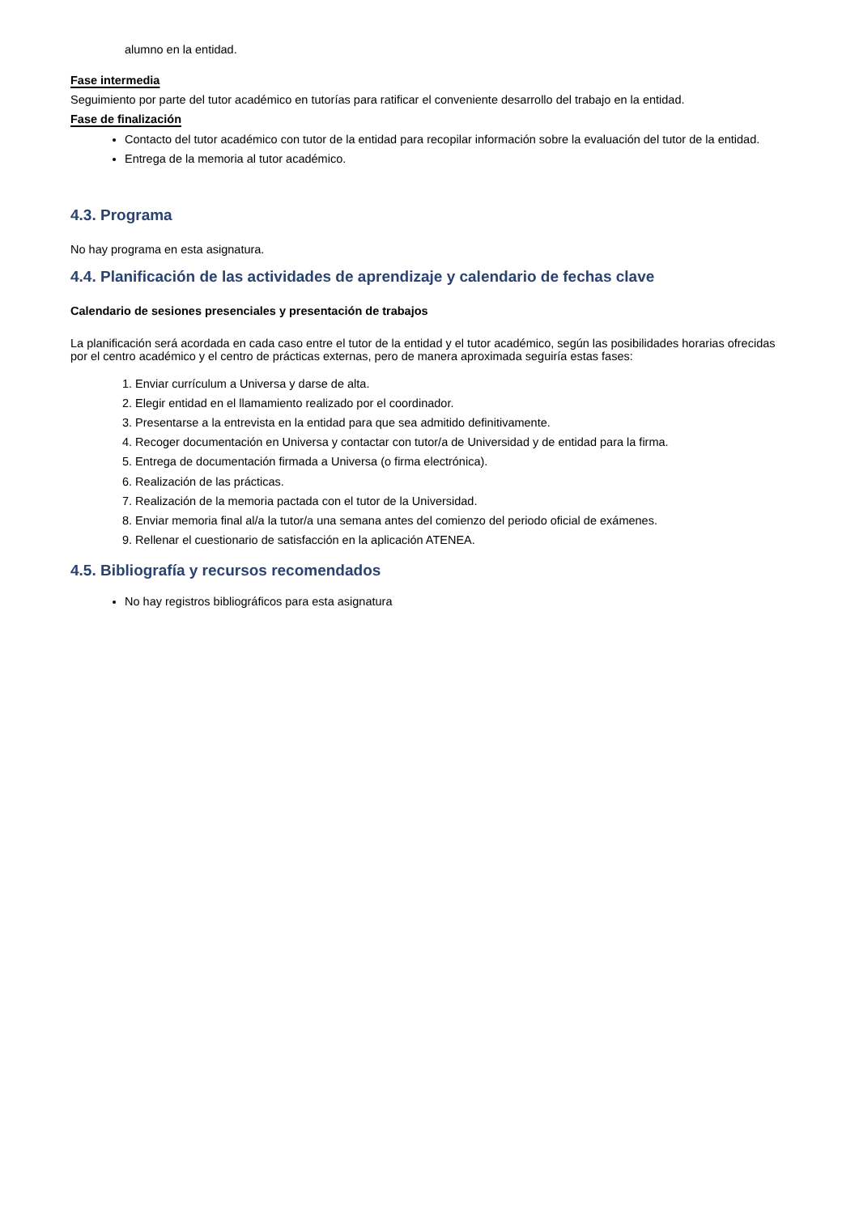alumno en la entidad.
Fase intermedia
Seguimiento por parte del tutor académico en tutorías para ratificar el conveniente desarrollo del trabajo en la entidad.
Fase de finalización
Contacto del tutor académico con tutor de la entidad para recopilar información sobre la evaluación del tutor de la entidad.
Entrega de la memoria al tutor académico.
4.3. Programa
No hay programa en esta asignatura.
4.4. Planificación de las actividades de aprendizaje y calendario de fechas clave
Calendario de sesiones presenciales y presentación de trabajos
La planificación será acordada en cada caso entre el tutor de la entidad y el tutor académico, según las posibilidades horarias ofrecidas por el centro académico y el centro de prácticas externas, pero de manera aproximada seguiría estas fases:
1. Enviar currículum a Universa y darse de alta.
2. Elegir entidad en el llamamiento realizado por el coordinador.
3. Presentarse a la entrevista en la entidad para que sea admitido definitivamente.
4. Recoger documentación en Universa y contactar con tutor/a de Universidad y de entidad para la firma.
5. Entrega de documentación firmada a Universa (o firma electrónica).
6. Realización de las prácticas.
7. Realización de la memoria pactada con el tutor de la Universidad.
8. Enviar memoria final al/a la tutor/a una semana antes del comienzo del periodo oficial de exámenes.
9. Rellenar el cuestionario de satisfacción en la aplicación ATENEA.
4.5. Bibliografía y recursos recomendados
No hay registros bibliográficos para esta asignatura